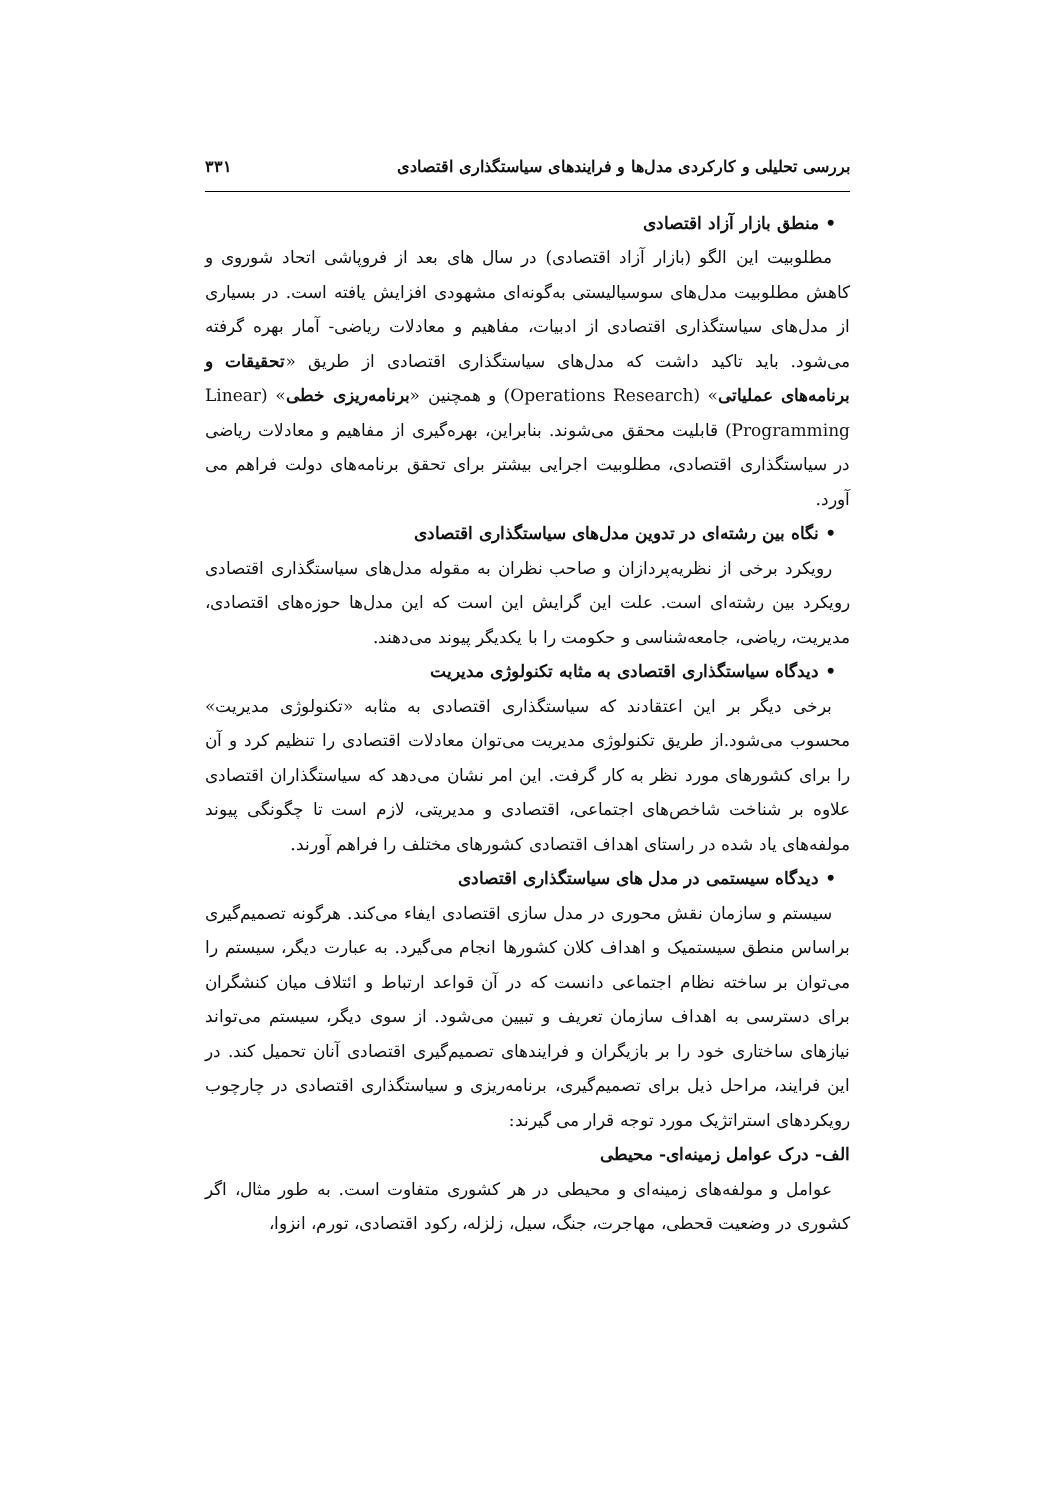بررسی تحلیلی و کارکردی مدل‌ها و فرایندهای سیاستگذاری اقتصادی ۳۳۱
• منطق بازار آزاد اقتصادی
مطلوبیت این الگو (بازار آزاد اقتصادی) در سال های بعد از فروپاشی اتحاد شوروی و کاهش مطلوبیت مدل‌های سوسیالیستی به‌گونه‌ای مشهودی افزایش یافته است. در بسیاری از مدل‌های سیاستگذاری اقتصادی از ادبیات، مفاهیم و معادلات ریاضی- آمار بهره گرفته می‌شود. باید تاکید داشت که مدل‌های سیاستگذاری اقتصادی از طریق «تحقیقات و برنامه‌های عملیاتی» (Operations Research) و همچنین «برنامه‌ریزی خطی» (Linear Programming) قابلیت محقق می‌شوند. بنابراین، بهره‌گیری از مفاهیم و معادلات ریاضی در سیاستگذاری اقتصادی، مطلوبیت اجرایی بیشتر برای تحقق برنامه‌های دولت فراهم می آورد.
• نگاه بین رشته‌ای در تدوین مدل‌های سیاستگذاری اقتصادی
رویکرد برخی از نظریه‌پردازان و صاحب نظران به مقوله مدل‌های سیاستگذاری اقتصادی رویکرد بین رشته‌ای است. علت این گرایش این است که این مدل‌ها حوزه‌های اقتصادی، مدیریت، ریاضی، جامعه‌شناسی و حکومت را با یکدیگر پیوند می‌دهند.
• دیدگاه سیاستگذاری اقتصادی به مثابه تکنولوژی مدیریت
برخی دیگر بر این اعتقادند که سیاستگذاری اقتصادی به مثابه «تکنولوژی مدیریت» محسوب می‌شود.از طریق تکنولوژی مدیریت می‌توان معادلات اقتصادی را تنظیم کرد و آن را برای کشورهای مورد نظر به کار گرفت. این امر نشان می‌دهد که سیاستگذاران اقتصادی علاوه بر شناخت شاخص‌های اجتماعی، اقتصادی و مدیریتی، لازم است تا چگونگی پیوند مولفه‌های یاد شده در راستای اهداف اقتصادی کشورهای مختلف را فراهم آورند.
• دیدگاه سیستمی در مدل های سیاستگذاری اقتصادی
سیستم و سازمان نقش محوری در مدل سازی اقتصادی ایفاء می‌کند. هرگونه تصمیم‌گیری براساس منطق سیستمیک و اهداف کلان کشورها انجام می‌گیرد. به عبارت دیگر، سیستم را می‌توان بر ساخته نظام اجتماعی دانست که در آن قواعد ارتباط و ائتلاف میان کنشگران برای دسترسی به اهداف سازمان تعریف و تبیین می‌شود. از سوی دیگر، سیستم می‌تواند نیازهای ساختاری خود را بر بازیگران و فرایندهای تصمیم‌گیری اقتصادی آنان تحمیل کند. در این فرایند، مراحل ذیل برای تصمیم‌گیری، برنامه‌ریزی و سیاستگذاری اقتصادی در چارچوب رویکردهای استراتژیک مورد توجه قرار می گیرند:
الف- درک عوامل زمینه‌ای- محیطی
عوامل و مولفه‌های زمینه‌ای و محیطی در هر کشوری متفاوت است. به طور مثال، اگر کشوری در وضعیت قحطی، مهاجرت، جنگ، سیل، زلزله، رکود اقتصادی، تورم، انزوا،